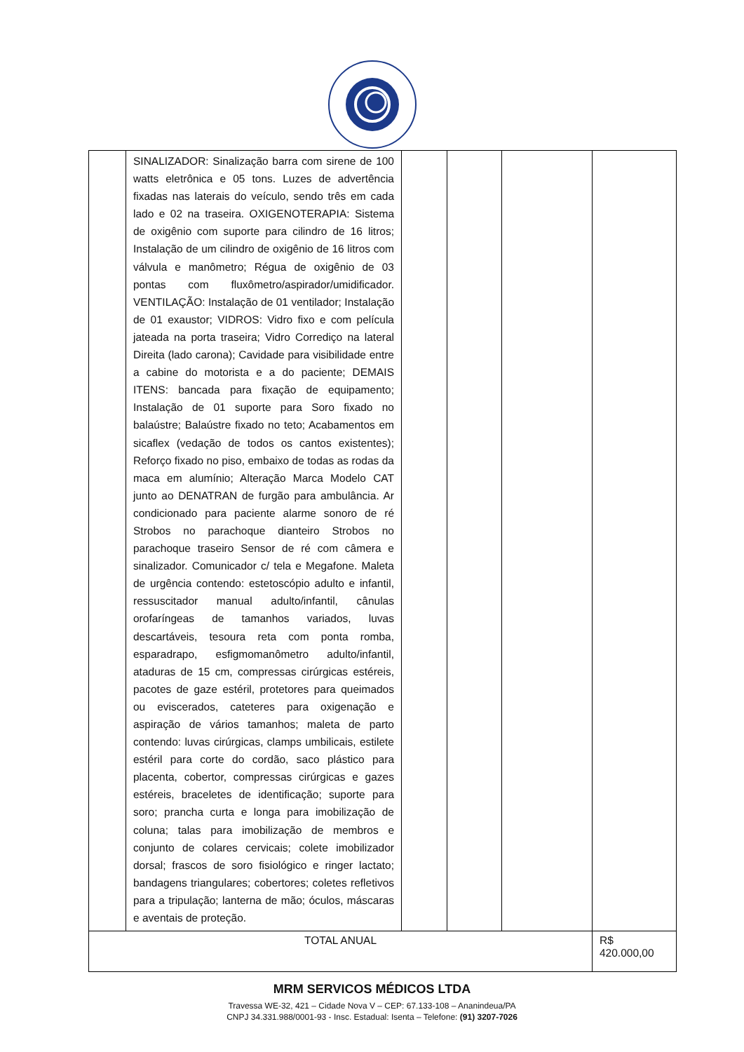| | SINALIZADOR: Sinalização barra com sirene de 100 watts eletrônica e 05 tons. Luzes de advertência fixadas nas laterais do veículo, sendo três em cada lado e 02 na traseira. OXIGENOTERAPIA: Sistema de oxigênio com suporte para cilindro de 16 litros; Instalação de um cilindro de oxigênio de 16 litros com válvula e manômetro; Régua de oxigênio de 03 pontas com fluxômetro/aspirador/umidificador. VENTILAÇÃO: Instalação de 01 ventilador; Instalação de 01 exaustor; VIDROS: Vidro fixo e com película jateada na porta traseira; Vidro Corrediço na lateral Direita (lado carona); Cavidade para visibilidade entre a cabine do motorista e a do paciente; DEMAIS ITENS: bancada para fixação de equipamento; Instalação de 01 suporte para Soro fixado no balaústre; Balaústre fixado no teto; Acabamentos em sicaflex (vedação de todos os cantos existentes); Reforço fixado no piso, embaixo de todas as rodas da maca em alumínio; Alteração Marca Modelo CAT junto ao DENATRAN de furgão para ambulância. Ar condicionado para paciente alarme sonoro de ré Strobos no parachoque dianteiro Strobos no parachoque traseiro Sensor de ré com câmera e sinalizador. Comunicador c/ tela e Megafone. Maleta de urgência contendo: estetoscópio adulto e infantil, ressuscitador manual adulto/infantil, cânulas orofaríngeas de tamanhos variados, luvas descartáveis, tesoura reta com ponta romba, esparadrapo, esfigmomanômetro adulto/infantil, ataduras de 15 cm, compressas cirúrgicas estéreis, pacotes de gaze estéril, protetores para queimados ou eviscerados, cateteres para oxigenação e aspiração de vários tamanhos; maleta de parto contendo: luvas cirúrgicas, clamps umbilicais, estilete estéril para corte do cordão, saco plástico para placenta, cobertor, compressas cirúrgicas e gazes estéreis, braceletes de identificação; suporte para soro; prancha curta e longa para imobilização de coluna; talas para imobilização de membros e conjunto de colares cervicais; colete imobilizador dorsal; frascos de soro fisiológico e ringer lactato; bandagens triangulares; cobertores; coletes refletivos para a tripulação; lanterna de mão; óculos, máscaras e aventais de proteção. | | | | |
| TOTAL ANUAL | | | | | R$ 420.000,00 |
MRM SERVICOS MÉDICOS LTDA
Travessa WE-32, 421 – Cidade Nova V – CEP: 67.133-108 – Ananindeua/PA
CNPJ 34.331.988/0001-93 - Insc. Estadual: Isenta – Telefone: (91) 3207-7026